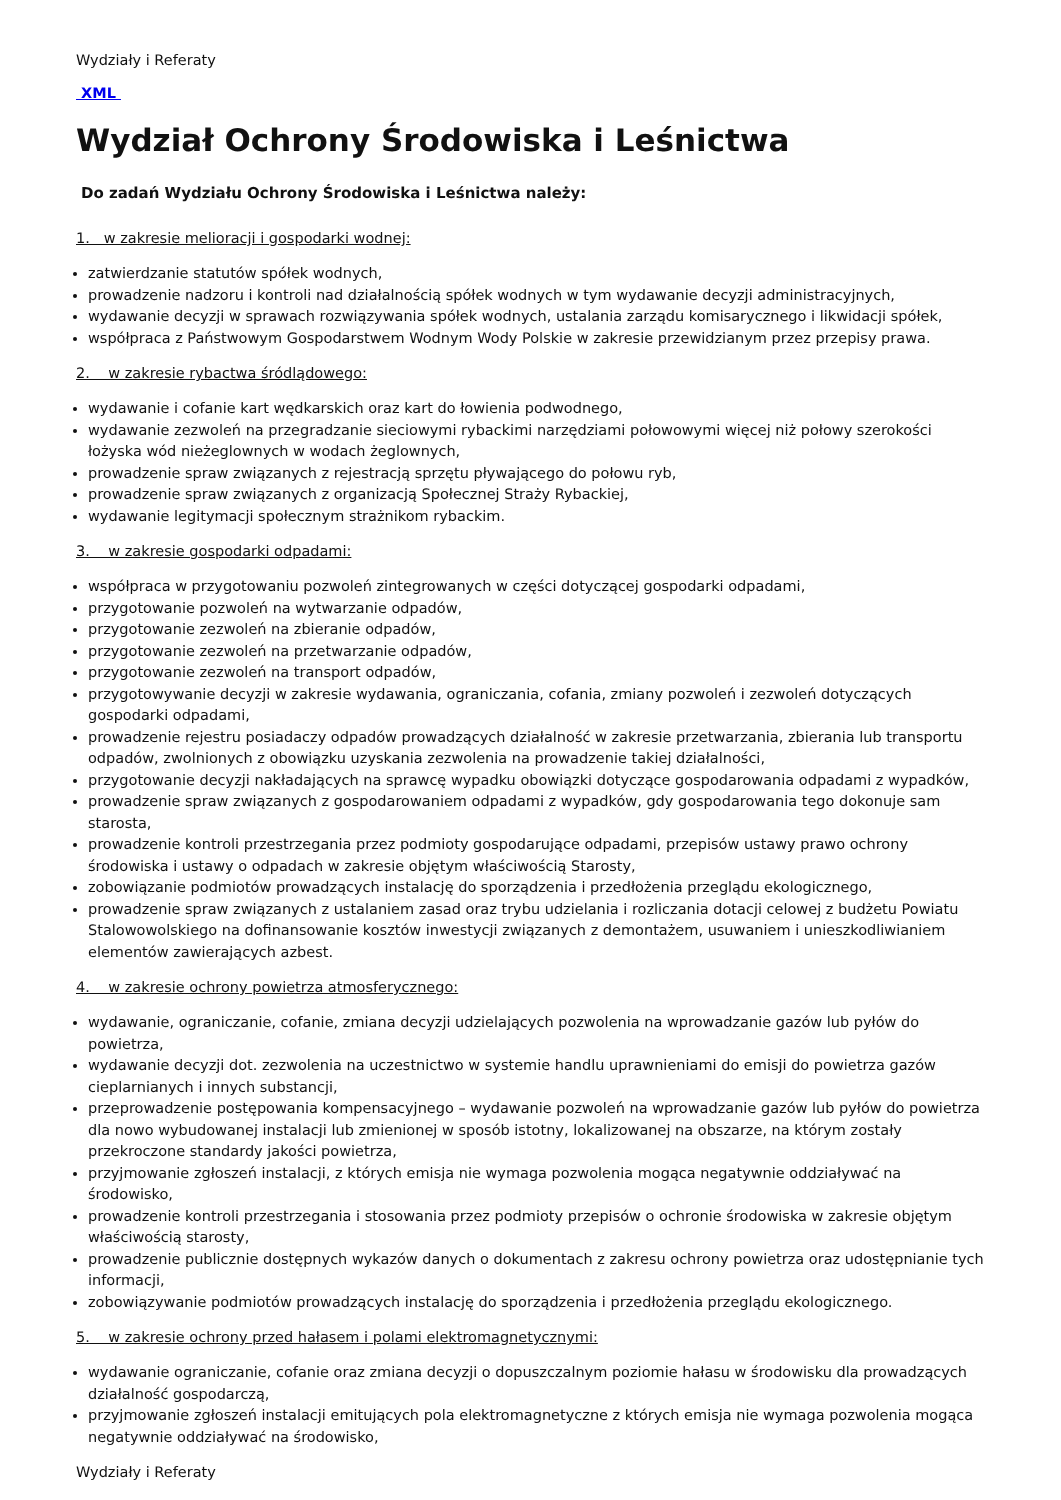Wydziały i Referaty
XML
Wydział Ochrony Środowiska i Leśnictwa
Do zadań Wydziału Ochrony Środowiska i Leśnictwa należy:
1. w zakresie melioracji i gospodarki wodnej:
zatwierdzanie statutów spółek wodnych,
prowadzenie nadzoru i kontroli nad działalnością spółek wodnych w tym wydawanie decyzji administracyjnych,
wydawanie decyzji w sprawach rozwiązywania spółek wodnych, ustalania zarządu komisarycznego i likwidacji spółek,
współpraca z Państwowym Gospodarstwem Wodnym Wody Polskie w zakresie przewidzianym przez przepisy prawa.
2. w zakresie rybactwa śródlądowego:
wydawanie i cofanie kart wędkarskich oraz kart do łowienia podwodnego,
wydawanie zezwoleń na przegradzanie sieciowymi rybackimi narzędziami połowowymi więcej niż połowy szerokości łożyska wód nieżeglownych w wodach żeglownych,
prowadzenie spraw związanych z rejestracją sprzętu pływającego do połowu ryb,
prowadzenie spraw związanych z organizacją Społecznej Straży Rybackiej,
wydawanie legitymacji społecznym strażnikom rybackim.
3. w zakresie gospodarki odpadami:
współpraca w przygotowaniu pozwoleń zintegrowanych w części dotyczącej gospodarki odpadami,
przygotowanie pozwoleń na wytwarzanie odpadów,
przygotowanie zezwoleń na zbieranie odpadów,
przygotowanie zezwoleń na przetwarzanie odpadów,
przygotowanie zezwoleń na transport odpadów,
przygotowywanie decyzji w zakresie wydawania, ograniczania, cofania, zmiany pozwoleń i zezwoleń dotyczących gospodarki odpadami,
prowadzenie rejestru posiadaczy odpadów prowadzących działalność w zakresie przetwarzania, zbierania lub transportu odpadów, zwolnionych z obowiązku uzyskania zezwolenia na prowadzenie takiej działalności,
przygotowanie decyzji nakładających na sprawcę wypadku obowiązki dotyczące gospodarowania odpadami z wypadków,
prowadzenie spraw związanych z gospodarowaniem odpadami z wypadków, gdy gospodarowania tego dokonuje sam starosta,
prowadzenie kontroli przestrzegania przez podmioty gospodarujące odpadami, przepisów ustawy prawo ochrony środowiska i ustawy o odpadach w zakresie objętym właściwością Starosty,
zobowiązanie podmiotów prowadzących instalację do sporządzenia i przedłożenia przeglądu ekologicznego,
prowadzenie spraw związanych z ustalaniem zasad oraz trybu udzielania i rozliczania dotacji celowej z budżetu Powiatu Stalowowolskiego na dofinansowanie kosztów inwestycji związanych z demontażem, usuwaniem i unieszkodliwianiem elementów zawierających azbest.
4. w zakresie ochrony powietrza atmosferycznego:
wydawanie, ograniczanie, cofanie, zmiana decyzji udzielających pozwolenia na wprowadzanie gazów lub pyłów do powietrza,
wydawanie decyzji dot. zezwolenia na uczestnictwo w systemie handlu uprawnieniami do emisji do powietrza gazów cieplarnianych i innych substancji,
przeprowadzenie postępowania kompensacyjnego – wydawanie pozwoleń na wprowadzanie gazów lub pyłów do powietrza dla nowo wybudowanej instalacji lub zmienionej w sposób istotny, lokalizowanej na obszarze, na którym zostały przekroczone standardy jakości powietrza,
przyjmowanie zgłoszeń instalacji, z których emisja nie wymaga pozwolenia mogąca negatywnie oddziaływać na środowisko,
prowadzenie kontroli przestrzegania i stosowania przez podmioty przepisów o ochronie środowiska w zakresie objętym właściwością starosty,
prowadzenie publicznie dostępnych wykazów danych o dokumentach z zakresu ochrony powietrza oraz udostępnianie tych informacji,
zobowiązywanie podmiotów prowadzących instalację do sporządzenia i przedłożenia przeglądu ekologicznego.
5. w zakresie ochrony przed hałasem i polami elektromagnetycznymi:
wydawanie ograniczanie, cofanie oraz zmiana decyzji o dopuszczalnym poziomie hałasu w środowisku dla prowadzących działalność gospodarczą,
przyjmowanie zgłoszeń instalacji emitujących pola elektromagnetyczne z których emisja nie wymaga pozwolenia mogąca negatywnie oddziaływać na środowisko,
Wydziały i Referaty